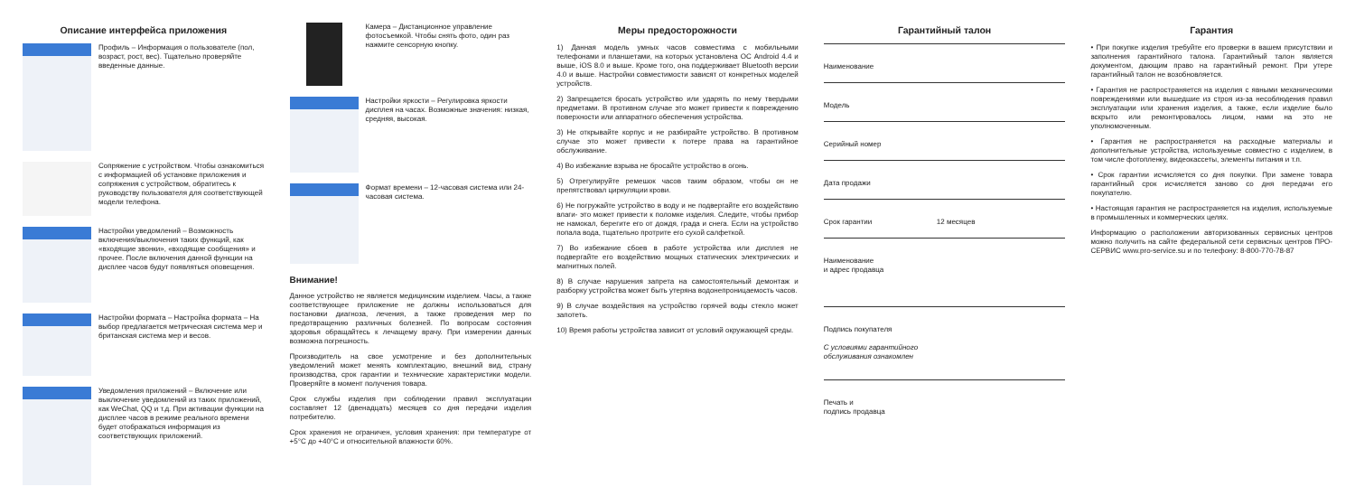Описание интерфейса приложения
Профиль – Информация о пользователе (пол, возраст, рост, вес). Тщательно проверяйте введенные данные.
Сопряжение с устройством. Чтобы ознакомиться с информацией об установке приложения и сопряжения с устройством, обратитесь к руководству пользователя для соответствующей модели телефона.
Настройки уведомлений – Возможность включения/выключения таких функций, как «входящие звонки», «входящие сообщения» и прочее. После включения данной функции на дисплее часов будут появляться оповещения.
Настройки формата – Настройка формата – На выбор предлагается метрическая система мер и британская система мер и весов.
Уведомления приложений – Включение или выключение уведомлений из таких приложений, как WeChat, QQ и т.д. При активации функции на дисплее часов в режиме реального времени будет отображаться информация из соответствующих приложений.
Камера – Дистанционное управление фотосъемкой. Чтобы снять фото, один раз нажмите сенсорную кнопку.
Настройки яркости – Регулировка яркости дисплея на часах. Возможные значения: низкая, средняя, высокая.
Формат времени – 12-часовая система или 24-часовая система.
Внимание!
Данное устройство не является медицинским изделием. Часы, а также соответствующее приложение не должны использоваться для постановки диагноза, лечения, а также проведения мер по предотвращению различных болезней. По вопросам состояния здоровья обращайтесь к лечащему врачу. При измерении данных возможна погрешность.
Производитель на свое усмотрение и без дополнительных уведомлений может менять комплектацию, внешний вид, страну производства, срок гарантии и технические характеристики модели. Проверяйте в момент получения товара.
Срок службы изделия при соблюдении правил эксплуатации составляет 12 (двенадцать) месяцев со дня передачи изделия потребителю.
Срок хранения не ограничен, условия хранения: при температуре от +5°C до +40°C и относительной влажности 60%.
Меры предосторожности
1) Данная модель умных часов совместима с мобильными телефонами и планшетами, на которых установлена ОС Android 4.4 и выше, iOS 8.0 и выше. Кроме того, она поддерживает Bluetooth версии 4.0 и выше. Настройки совместимости зависят от конкретных моделей устройств.
2) Запрещается бросать устройство или ударять по нему твердыми предметами. В противном случае это может привести к повреждению поверхности или аппаратного обеспечения устройства.
3) Не открывайте корпус и не разбирайте устройство. В противном случае это может привести к потере права на гарантийное обслуживание.
4) Во избежание взрыва не бросайте устройство в огонь.
5) Отрегулируйте ремешок часов таким образом, чтобы он не препятствовал циркуляции крови.
6) Не погружайте устройство в воду и не подвергайте его воздействию влаги- это может привести к поломке изделия. Следите, чтобы прибор не намокал, берегите его от дождя, града и снега. Если на устройство попала вода, тщательно протрите его сухой салфеткой.
7) Во избежание сбоев в работе устройства или дисплея не подвергайте его воздействию мощных статических электрических и магнитных полей.
8) В случае нарушения запрета на самостоятельный демонтаж и разборку устройства может быть утеряна водонепроницаемость часов.
9) В случае воздействия на устройство горячей воды стекло может запотеть.
10) Время работы устройства зависит от условий окружающей среды.
Гарантийный талон
Наименование
Модель
Серийный номер
Дата продажи
Срок гарантии 12 месяцев
Наименование
и адрес продавца
Подпись покупателя
С условиями гарантийного
обслуживания ознакомлен
Печать и
подпись продавца
Гарантия
• При покупке изделия требуйте его проверки в вашем присутствии и заполнения гарантийного талона. Гарантийный талон является документом, дающим право на гарантийный ремонт. При утере гарантийный талон не возобновляется.
• Гарантия не распространяется на изделия с явными механическими повреждениями или вышедшие из строя из-за несоблюдения правил эксплуатации или хранения изделия, а также, если изделие было вскрыто или ремонтировалось лицом, нами на это не уполномоченным.
• Гарантия не распространяется на расходные материалы и дополнительные устройства, используемые совместно с изделием, в том числе фотопленку, видеокассеты, элементы питания и т.п.
• Срок гарантии исчисляется со дня покупки. При замене товара гарантийный срок исчисляется заново со дня передачи его покупателю.
• Настоящая гарантия не распространяется на изделия, используемые в промышленных и коммерческих целях.
Информацию о расположении авторизованных сервисных центров можно получить на сайте федеральной сети сервисных центров ПРО-СЕРВИС www.pro-service.su и по телефону: 8-800-770-78-87